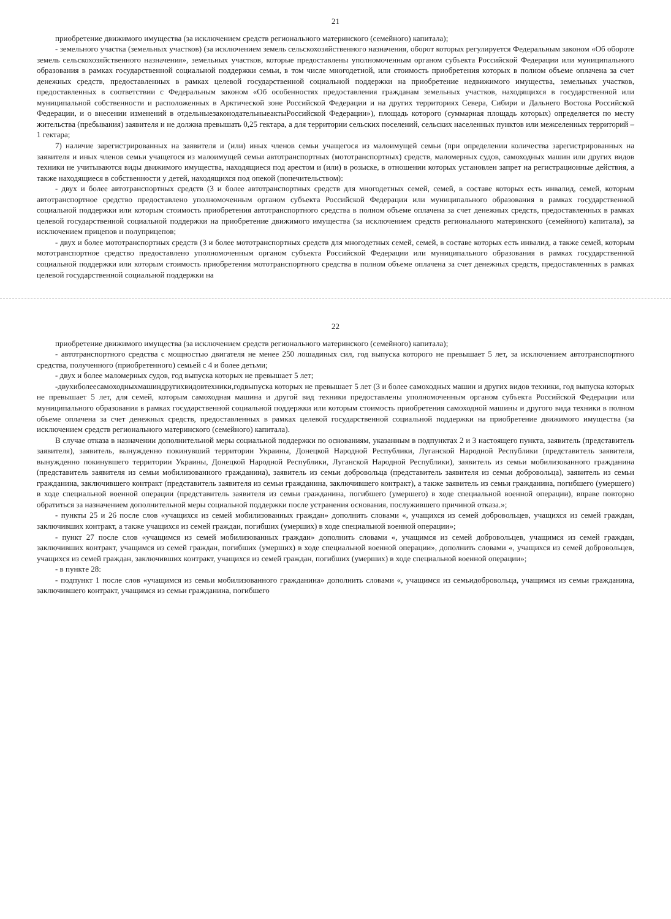21
приобретение движимого имущества (за исключением средств регионального материнского (семейного) капитала);
- земельного участка (земельных участков) (за исключением земель сельскохозяйственного назначения, оборот которых регулируется Федеральным законом «Об обороте земель сельскохозяйственного назначения», земельных участков, которые предоставлены уполномоченным органом субъекта Российской Федерации или муниципального образования в рамках государственной социальной поддержки семьи, в том числе многодетной, или стоимость приобретения которых в полном объеме оплачена за счет денежных средств, предоставленных в рамках целевой государственной социальной поддержки на приобретение недвижимого имущества, земельных участков, предоставленных в соответствии с Федеральным законом «Об особенностях предоставления гражданам земельных участков, находящихся в государственной или муниципальной собственности и расположенных в Арктической зоне Российской Федерации и на других территориях Севера, Сибири и Дальнего Востока Российской Федерации, и о внесении изменений в отдельныезаконодательныеактыРоссийской Федерации»), площадь которого (суммарная площадь которых) определяется по месту жительства (пребывания) заявителя и не должна превышать 0,25 гектара, а для территории сельских поселений, сельских населенных пунктов или межселенных территорий – 1 гектара;
7) наличие зарегистрированных на заявителя и (или) иных членов семьи учащегося из малоимущей семьи (при определении количества зарегистрированных на заявителя и иных членов семьи учащегося из малоимущей семьи автотранспортных (мототранспортных) средств, маломерных судов, самоходных машин или других видов техники не учитываются виды движимого имущества, находящиеся под арестом и (или) в розыске, в отношении которых установлен запрет на регистрационные действия, а также находящиеся в собственности у детей, находящихся под опекой (попечительством):
- двух и более автотранспортных средств (3 и более автотранспортных средств для многодетных семей, семей, в составе которых есть инвалид, семей, которым автотранспортное средство предоставлено уполномоченным органом субъекта Российской Федерации или муниципального образования в рамках государственной социальной поддержки или которым стоимость приобретения автотранспортного средства в полном объеме оплачена за счет денежных средств, предоставленных в рамках целевой государственной социальной поддержки на приобретение движимого имущества (за исключением средств регионального материнского (семейного) капитала), за исключением прицепов и полуприцепов;
- двух и более мототранспортных средств (3 и более мототранспортных средств для многодетных семей, семей, в составе которых есть инвалид, а также семей, которым мототранспортное средство предоставлено уполномоченным органом субъекта Российской Федерации или муниципального образования в рамках государственной социальной поддержки или которым стоимость приобретения мототранспортного средства в полном объеме оплачена за счет денежных средств, предоставленных в рамках целевой государственной социальной поддержки на
22
приобретение движимого имущества (за исключением средств регионального материнского (семейного) капитала);
- автотранспортного средства с мощностью двигателя не менее 250 лошадиных сил, год выпуска которого не превышает 5 лет, за исключением автотранспортного средства, полученного (приобретенного) семьей с 4 и более детьми;
- двух и более маломерных судов, год выпуска которых не превышает 5 лет;
-двухиболеесамоходныхмашиндругихвидовтехники,годвыпуска которых не превышает 5 лет (3 и более самоходных машин и других видов техники, год выпуска которых не превышает 5 лет, для семей, которым самоходная машина и другой вид техники предоставлены уполномоченным органом субъекта Российской Федерации или муниципального образования в рамках государственной социальной поддержки или которым стоимость приобретения самоходной машины и другого вида техники в полном объеме оплачена за счет денежных средств, предоставленных в рамках целевой государственной социальной поддержки на приобретение движимого имущества (за исключением средств регионального материнского (семейного) капитала).
В случае отказа в назначении дополнительной меры социальной поддержки по основаниям, указанным в подпунктах 2 и 3 настоящего пункта, заявитель (представитель заявителя), заявитель, вынужденно покинувший территории Украины, Донецкой Народной Республики, Луганской Народной Республики (представитель заявителя, вынужденно покинувшего территории Украины, Донецкой Народной Республики, Луганской Народной Республики), заявитель из семьи мобилизованного гражданина (представитель заявителя из семьи мобилизованного гражданина), заявитель из семьи добровольца (представитель заявителя из семьи добровольца), заявитель из семьи гражданина, заключившего контракт (представитель заявителя из семьи гражданина, заключившего контракт), а также заявитель из семьи гражданина, погибшего (умершего) в ходе специальной военной операции (представитель заявителя из семьи гражданина, погибшего (умершего) в ходе специальной военной операции), вправе повторно обратиться за назначением дополнительной меры социальной поддержки после устранения основания, послужившего причиной отказа.»;
- пункты 25 и 26 после слов «учащихся из семей мобилизованных граждан» дополнить словами «, учащихся из семей добровольцев, учащихся из семей граждан, заключивших контракт, а также учащихся из семей граждан, погибших (умерших) в ходе специальной военной операции»;
- пункт 27 после слов «учащимся из семей мобилизованных граждан» дополнить словами «, учащимся из семей добровольцев, учащимся из семей граждан, заключивших контракт, учащимся из семей граждан, погибших (умерших) в ходе специальной военной операции», дополнить словами «, учащихся из семей добровольцев, учащихся из семей граждан, заключивших контракт, учащихся из семей граждан, погибших (умерших) в ходе специальной военной операции»;
- в пункте 28:
- подпункт 1 после слов «учащимся из семьи мобилизованного гражданина» дополнить словами «, учащимся из семьидобровольца, учащимся из семьи гражданина, заключившего контракт, учащимся из семьи гражданина, погибшего